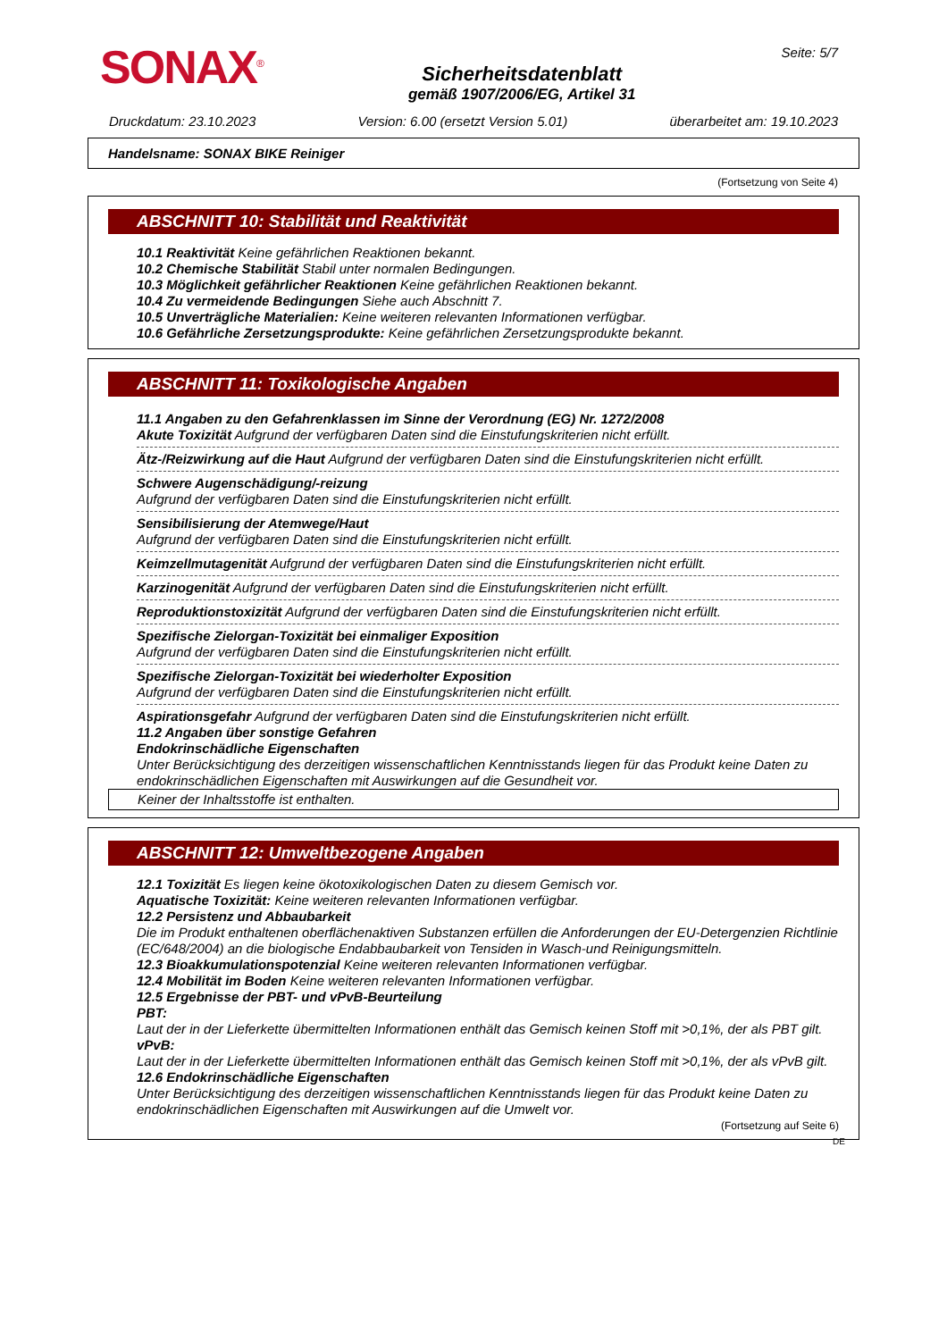SONAX<sup>®</sup>
Sicherheitsdatenblatt
gemäß 1907/2006/EG, Artikel 31
Seite: 5/7
Druckdatum: 23.10.2023 Version: 6.00 (ersetzt Version 5.01) überarbeitet am: 19.10.2023
Handelsname: SONAX BIKE Reiniger
(Fortsetzung von Seite 4)
ABSCHNITT 10: Stabilität und Reaktivität
10.1 Reaktivität Keine gefährlichen Reaktionen bekannt.
10.2 Chemische Stabilität Stabil unter normalen Bedingungen.
10.3 Möglichkeit gefährlicher Reaktionen Keine gefährlichen Reaktionen bekannt.
10.4 Zu vermeidende Bedingungen Siehe auch Abschnitt 7.
10.5 Unverträgliche Materialien: Keine weiteren relevanten Informationen verfügbar.
10.6 Gefährliche Zersetzungsprodukte: Keine gefährlichen Zersetzungsprodukte bekannt.
ABSCHNITT 11: Toxikologische Angaben
11.1 Angaben zu den Gefahrenklassen im Sinne der Verordnung (EG) Nr. 1272/2008
Akute Toxizität Aufgrund der verfügbaren Daten sind die Einstufungskriterien nicht erfüllt.
Ätz-/Reizwirkung auf die Haut Aufgrund der verfügbaren Daten sind die Einstufungskriterien nicht erfüllt.
Schwere Augenschädigung/-reizung
Aufgrund der verfügbaren Daten sind die Einstufungskriterien nicht erfüllt.
Sensibilisierung der Atemwege/Haut
Aufgrund der verfügbaren Daten sind die Einstufungskriterien nicht erfüllt.
Keimzellmutagenität Aufgrund der verfügbaren Daten sind die Einstufungskriterien nicht erfüllt.
Karzinogenität Aufgrund der verfügbaren Daten sind die Einstufungskriterien nicht erfüllt.
Reproduktionstoxizität Aufgrund der verfügbaren Daten sind die Einstufungskriterien nicht erfüllt.
Spezifische Zielorgan-Toxizität bei einmaliger Exposition
Aufgrund der verfügbaren Daten sind die Einstufungskriterien nicht erfüllt.
Spezifische Zielorgan-Toxizität bei wiederholter Exposition
Aufgrund der verfügbaren Daten sind die Einstufungskriterien nicht erfüllt.
Aspirationsgefahr Aufgrund der verfügbaren Daten sind die Einstufungskriterien nicht erfüllt.
11.2 Angaben über sonstige Gefahren
Endokrinschädliche Eigenschaften
Unter Berücksichtigung des derzeitigen wissenschaftlichen Kenntnisstands liegen für das Produkt keine Daten zu endokrinschädlichen Eigenschaften mit Auswirkungen auf die Gesundheit vor.
Keiner der Inhaltsstoffe ist enthalten.
ABSCHNITT 12: Umweltbezogene Angaben
12.1 Toxizität Es liegen keine ökotoxikologischen Daten zu diesem Gemisch vor.
Aquatische Toxizität: Keine weiteren relevanten Informationen verfügbar.
12.2 Persistenz und Abbaubarkeit
Die im Produkt enthaltenen oberflächenaktiven Substanzen erfüllen die Anforderungen der EU-Detergenzien Richtlinie (EC/648/2004) an die biologische Endabbaubarkeit von Tensiden in Wasch-und Reinigungsmitteln.
12.3 Bioakkumulationspotenzial Keine weiteren relevanten Informationen verfügbar.
12.4 Mobilität im Boden Keine weiteren relevanten Informationen verfügbar.
12.5 Ergebnisse der PBT- und vPvB-Beurteilung
PBT:
Laut der in der Lieferkette übermittelten Informationen enthält das Gemisch keinen Stoff mit >0,1%, der als PBT gilt.
vPvB:
Laut der in der Lieferkette übermittelten Informationen enthält das Gemisch keinen Stoff mit >0,1%, der als vPvB gilt.
12.6 Endokrinschädliche Eigenschaften
Unter Berücksichtigung des derzeitigen wissenschaftlichen Kenntnisstands liegen für das Produkt keine Daten zu endokrinschädlichen Eigenschaften mit Auswirkungen auf die Umwelt vor.
(Fortsetzung auf Seite 6)
DE